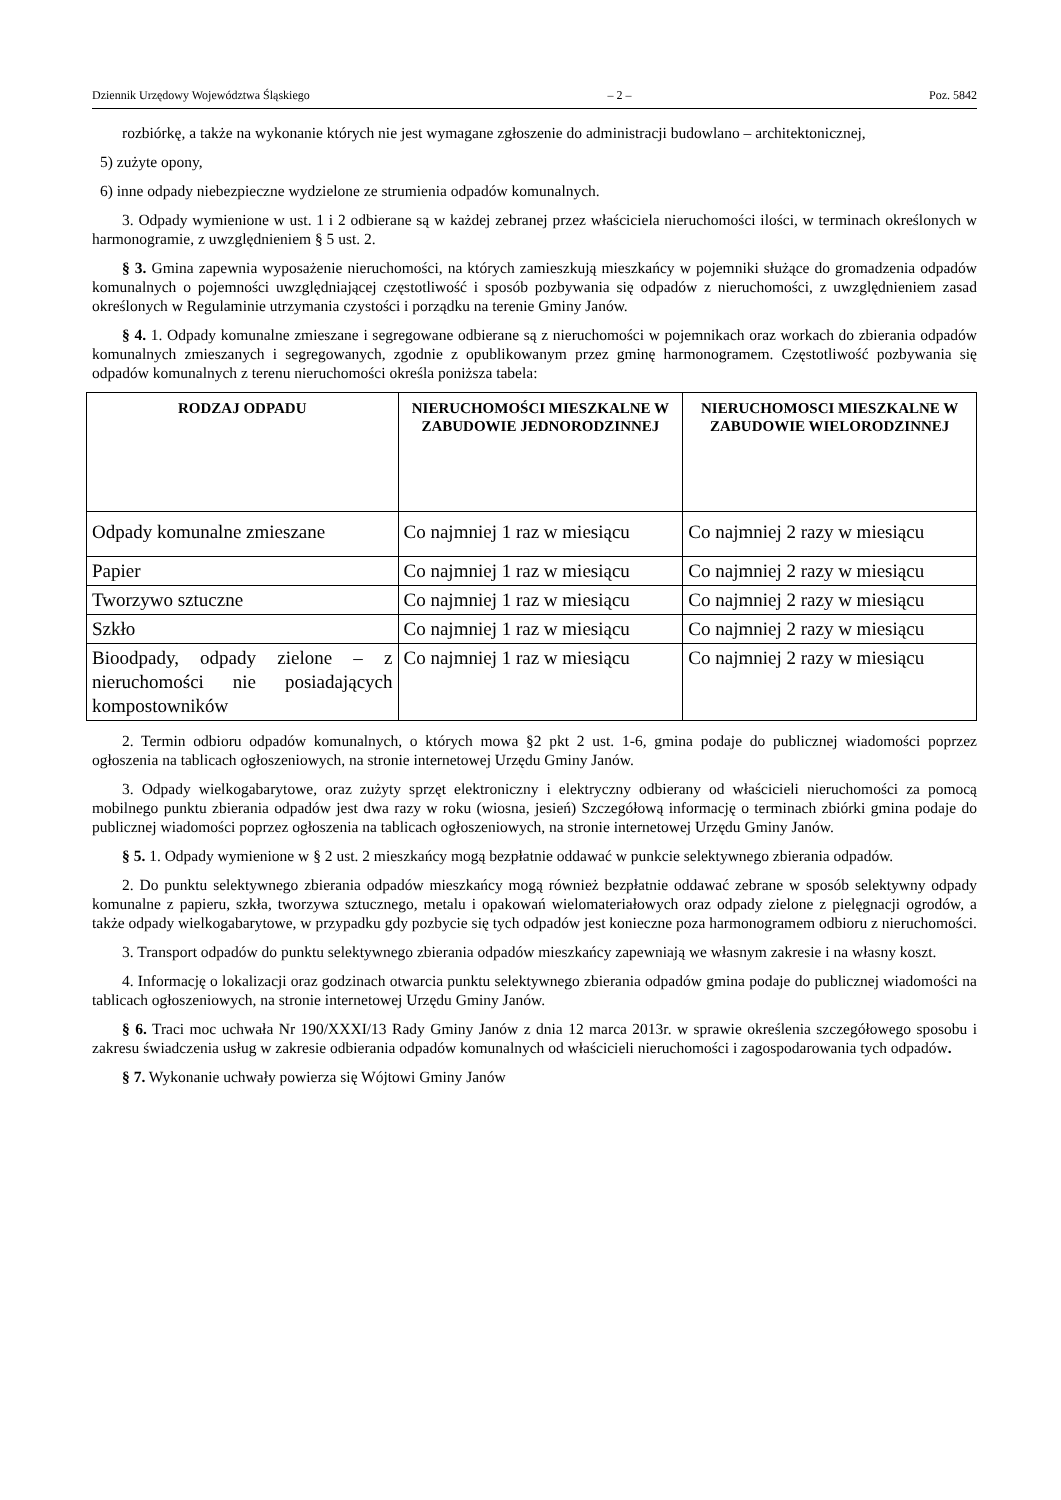Dziennik Urzędowy Województwa Śląskiego – 2 – Poz. 5842
rozbiórkę, a także na wykonanie których nie jest wymagane zgłoszenie do administracji budowlano – architektonicznej,
5) zużyte opony,
6) inne odpady niebezpieczne wydzielone ze strumienia odpadów komunalnych.
3. Odpady wymienione w ust. 1 i 2 odbierane są w każdej zebranej przez właściciela nieruchomości ilości, w terminach określonych w harmonogramie, z uwzględnieniem § 5 ust. 2.
§ 3. Gmina zapewnia wyposażenie nieruchomości, na których zamieszkują mieszkańcy w pojemniki służące do gromadzenia odpadów komunalnych o pojemności uwzględniającej częstotliwość i sposób pozbywania się odpadów z nieruchomości, z uwzględnieniem zasad określonych w Regulaminie utrzymania czystości i porządku na terenie Gminy Janów.
§ 4. 1. Odpady komunalne zmieszane i segregowane odbierane są z nieruchomości w pojemnikach oraz workach do zbierania odpadów komunalnych zmieszanych i segregowanych, zgodnie z opublikowanym przez gminę harmonogramem. Częstotliwość pozbywania się odpadów komunalnych z terenu nieruchomości określa poniższa tabela:
| RODZAJ ODPADU | NIERUCHOMOŚCI MIESZKALNE W ZABUDOWIE JEDNORODZINNEJ | NIERUCHOMOSCI MIESZKALNE W ZABUDOWIE WIELORODZINNEJ |
| --- | --- | --- |
| Odpady komunalne zmieszane | Co najmniej 1 raz w miesiącu | Co najmniej 2 razy w miesiącu |
| Papier | Co najmniej 1 raz w miesiącu | Co najmniej 2 razy w miesiącu |
| Tworzywo sztuczne | Co najmniej 1 raz w miesiącu | Co najmniej 2 razy w miesiącu |
| Szkło | Co najmniej 1 raz w miesiącu | Co najmniej 2 razy w miesiącu |
| Bioodpady, odpady zielone – z nieruchomości nie posiadających kompostowników | Co najmniej 1 raz w miesiącu | Co najmniej 2 razy w miesiącu |
2. Termin odbioru odpadów komunalnych, o których mowa §2 pkt 2 ust. 1-6, gmina podaje do publicznej wiadomości poprzez ogłoszenia na tablicach ogłoszeniowych, na stronie internetowej Urzędu Gminy Janów.
3. Odpady wielkogabarytowe, oraz zużyty sprzęt elektroniczny i elektryczny odbierany od właścicieli nieruchomości za pomocą mobilnego punktu zbierania odpadów jest dwa razy w roku (wiosna, jesień) Szczegółową informację o terminach zbiórki gmina podaje do publicznej wiadomości poprzez ogłoszenia na tablicach ogłoszeniowych, na stronie internetowej Urzędu Gminy Janów.
§ 5. 1. Odpady wymienione w § 2 ust. 2 mieszkańcy mogą bezpłatnie oddawać w punkcie selektywnego zbierania odpadów.
2. Do punktu selektywnego zbierania odpadów mieszkańcy mogą również bezpłatnie oddawać zebrane w sposób selektywny odpady komunalne z papieru, szkła, tworzywa sztucznego, metalu i opakowań wielomateriałowych oraz odpady zielone z pielęgnacji ogrodów, a także odpady wielkogabarytowe, w przypadku gdy pozbycie się tych odpadów jest konieczne poza harmonogramem odbioru z nieruchomości.
3. Transport odpadów do punktu selektywnego zbierania odpadów mieszkańcy zapewniają we własnym zakresie i na własny koszt.
4. Informację o lokalizacji oraz godzinach otwarcia punktu selektywnego zbierania odpadów gmina podaje do publicznej wiadomości na tablicach ogłoszeniowych, na stronie internetowej Urzędu Gminy Janów.
§ 6. Traci moc uchwała Nr 190/XXXI/13 Rady Gminy Janów z dnia 12 marca 2013r. w sprawie określenia szczegółowego sposobu i zakresu świadczenia usług w zakresie odbierania odpadów komunalnych od właścicieli nieruchomości i zagospodarowania tych odpadów.
§ 7. Wykonanie uchwały powierza się Wójtowi Gminy Janów